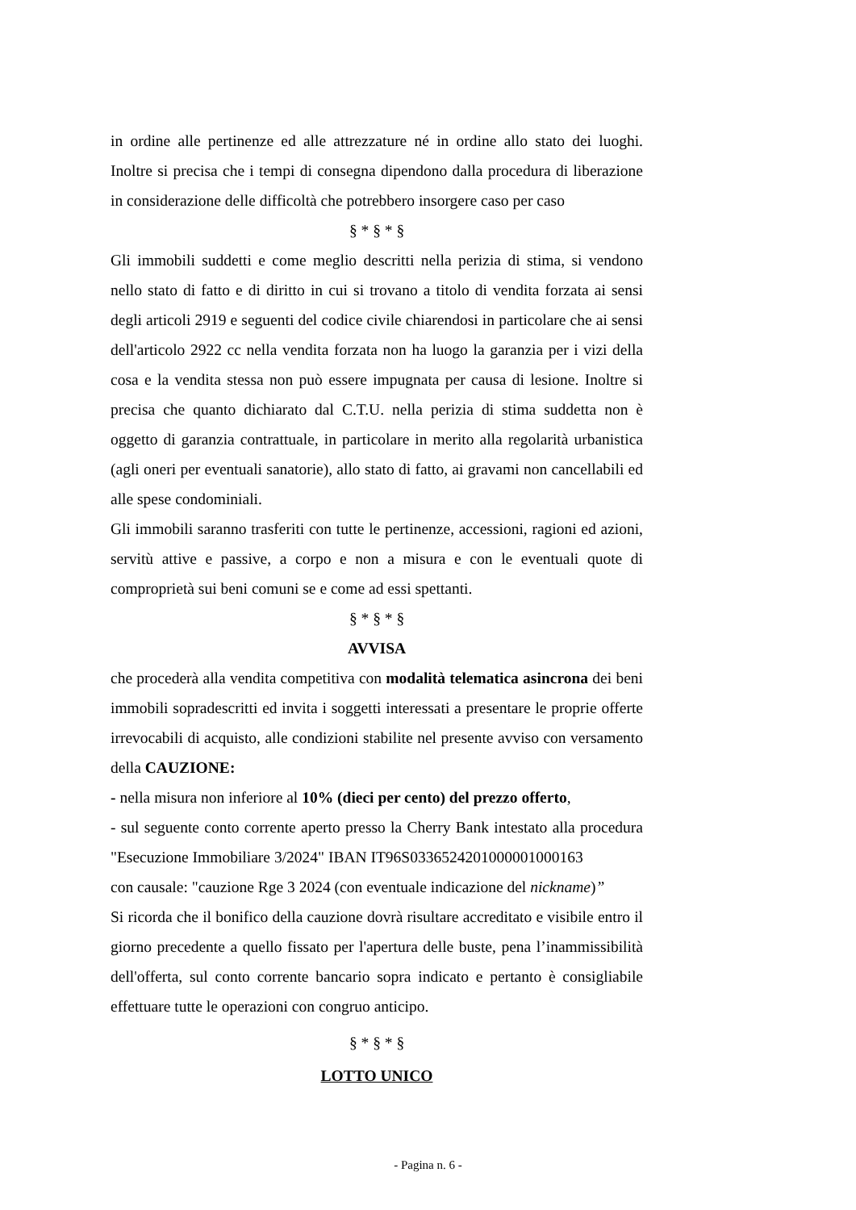in ordine alle pertinenze ed alle attrezzature né in ordine allo stato dei luoghi. Inoltre si precisa che i tempi di consegna dipendono dalla procedura di liberazione in considerazione delle difficoltà che potrebbero insorgere caso per caso
§ * § * §
Gli immobili suddetti e come meglio descritti nella perizia di stima, si vendono nello stato di fatto e di diritto in cui si trovano a titolo di vendita forzata ai sensi degli articoli 2919 e seguenti del codice civile chiarendosi in particolare che ai sensi dell'articolo 2922 cc nella vendita forzata non ha luogo la garanzia per i vizi della cosa e la vendita stessa non può essere impugnata per causa di lesione. Inoltre si precisa che quanto dichiarato dal C.T.U. nella perizia di stima suddetta non è oggetto di garanzia contrattuale, in particolare in merito alla regolarità urbanistica (agli oneri per eventuali sanatorie), allo stato di fatto, ai gravami non cancellabili ed alle spese condominiali.
Gli immobili saranno trasferiti con tutte le pertinenze, accessioni, ragioni ed azioni, servitù attive e passive, a corpo e non a misura e con le eventuali quote di comproprietà sui beni comuni se e come ad essi spettanti.
§ * § * §
AVVISA
che procederà alla vendita competitiva con modalità telematica asincrona dei beni immobili sopradescritti ed invita i soggetti interessati a presentare le proprie offerte irrevocabili di acquisto, alle condizioni stabilite nel presente avviso con versamento della CAUZIONE:
- nella misura non inferiore al 10% (dieci per cento) del prezzo offerto,
- sul seguente conto corrente aperto presso la Cherry Bank intestato alla procedura "Esecuzione Immobiliare 3/2024" IBAN IT96S0336524201000001000163
con causale: "cauzione Rge 3 2024 (con eventuale indicazione del nickname)”
Si ricorda che il bonifico della cauzione dovrà risultare accreditato e visibile entro il giorno precedente a quello fissato per l'apertura delle buste, pena l’inammissibilità dell'offerta, sul conto corrente bancario sopra indicato e pertanto è consigliabile effettuare tutte le operazioni con congruo anticipo.
§ * § * §
LOTTO UNICO
- Pagina n. 6 -